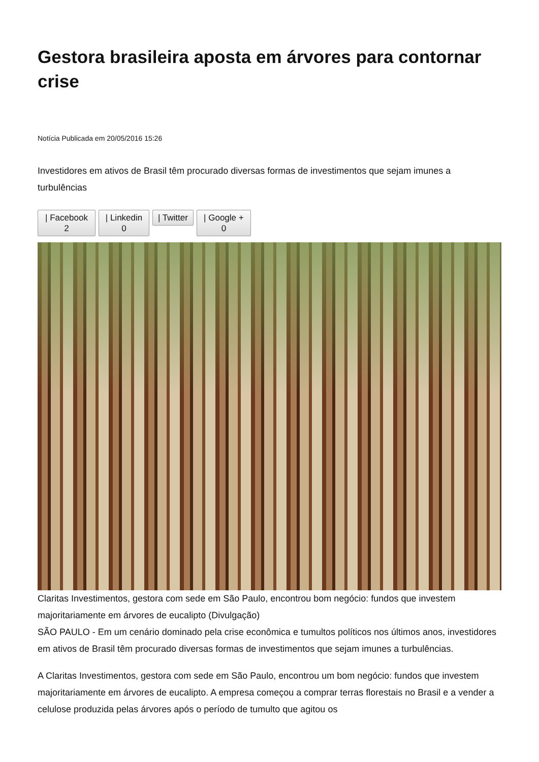Gestora brasileira aposta em árvores para contornar crise
Notícia Publicada em 20/05/2016 15:26
Investidores em ativos de Brasil têm procurado diversas formas de investimentos que sejam imunes a turbulências
| Facebook
2
| Linkedin
0
| Twitter | Google +
0
Claritas Investimentos, gestora com sede em São Paulo, encontrou bom negócio: fundos que investem majoritariamente em árvores de eucalipto (Divulgação)
SÃO PAULO - Em um cenário dominado pela crise econômica e tumultos políticos nos últimos anos, investidores em ativos de Brasil têm procurado diversas formas de investimentos que sejam imunes a turbulências.
A Claritas Investimentos, gestora com sede em São Paulo, encontrou um bom negócio: fundos que investem majoritariamente em árvores de eucalipto. A empresa começou a comprar terras florestais no Brasil e a vender a celulose produzida pelas árvores após o período de tumulto que agitou os